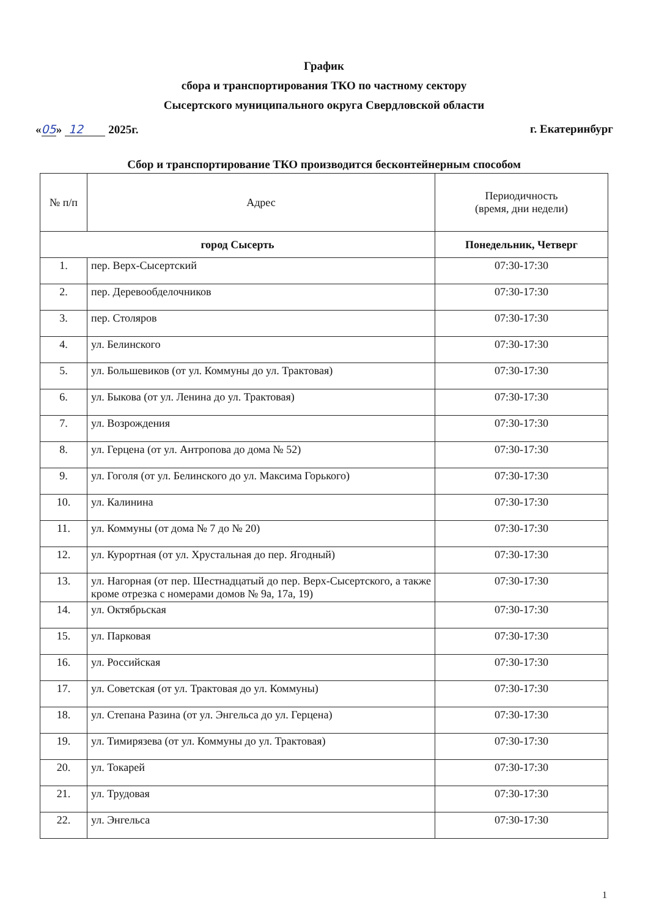График
сбора и транспортирования ТКО по частному сектору
Сысертского муниципального округа Свердловской области
«05» 12 2025г. г. Екатеринбург
Сбор и транспортирование ТКО производится бесконтейнерным способом
| № п/п | Адрес | Периодичность (время, дни недели) |
| --- | --- | --- |
| город Сысерть | | Понедельник, Четверг |
| 1. | пер. Верх-Сысертский | 07:30-17:30 |
| 2. | пер. Деревообделочников | 07:30-17:30 |
| 3. | пер. Столяров | 07:30-17:30 |
| 4. | ул. Белинского | 07:30-17:30 |
| 5. | ул. Большевиков (от ул. Коммуны до ул. Трактовая) | 07:30-17:30 |
| 6. | ул. Быкова (от ул. Ленина до ул. Трактовая) | 07:30-17:30 |
| 7. | ул. Возрождения | 07:30-17:30 |
| 8. | ул. Герцена (от ул. Антропова до дома № 52) | 07:30-17:30 |
| 9. | ул. Гоголя (от ул. Белинского до ул. Максима Горького) | 07:30-17:30 |
| 10. | ул. Калинина | 07:30-17:30 |
| 11. | ул. Коммуны (от дома № 7 до № 20) | 07:30-17:30 |
| 12. | ул. Курортная (от ул. Хрустальная до пер. Ягодный) | 07:30-17:30 |
| 13. | ул. Нагорная (от пер. Шестнадцатый до пер. Верх-Сысертского, а также кроме отрезка с номерами домов № 9а, 17а, 19) | 07:30-17:30 |
| 14. | ул. Октябрьская | 07:30-17:30 |
| 15. | ул. Парковая | 07:30-17:30 |
| 16. | ул. Российская | 07:30-17:30 |
| 17. | ул. Советская (от ул. Трактовая до ул. Коммуны) | 07:30-17:30 |
| 18. | ул. Степана Разина (от ул. Энгельса до ул. Герцена) | 07:30-17:30 |
| 19. | ул. Тимирязева (от ул. Коммуны до ул. Трактовая) | 07:30-17:30 |
| 20. | ул. Токарей | 07:30-17:30 |
| 21. | ул. Трудовая | 07:30-17:30 |
| 22. | ул. Энгельса | 07:30-17:30 |
1